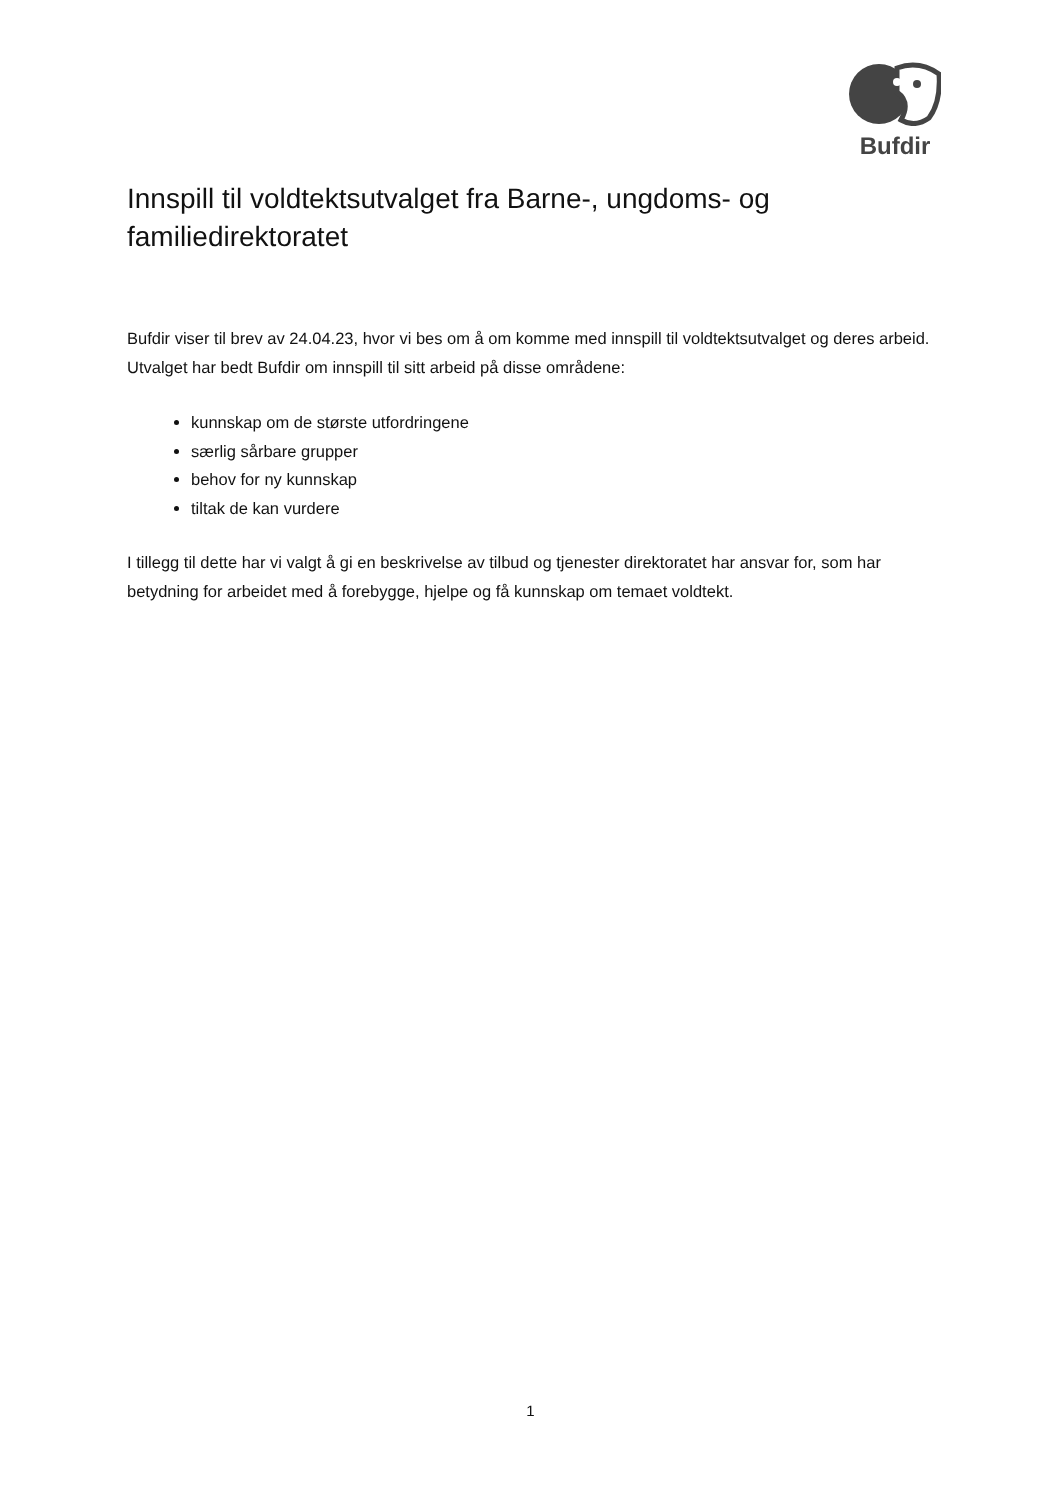Bufdir
Innspill til voldtektsutvalget fra Barne-, ungdoms- og familiedirektoratet
Bufdir viser til brev av 24.04.23, hvor vi bes om å om komme med innspill til voldtektsutvalget og deres arbeid. Utvalget har bedt Bufdir om innspill til sitt arbeid på disse områdene:
kunnskap om de største utfordringene
særlig sårbare grupper
behov for ny kunnskap
tiltak de kan vurdere
I tillegg til dette har vi valgt å gi en beskrivelse av tilbud og tjenester direktoratet har ansvar for, som har betydning for arbeidet med å forebygge, hjelpe og få kunnskap om temaet voldtekt.
1